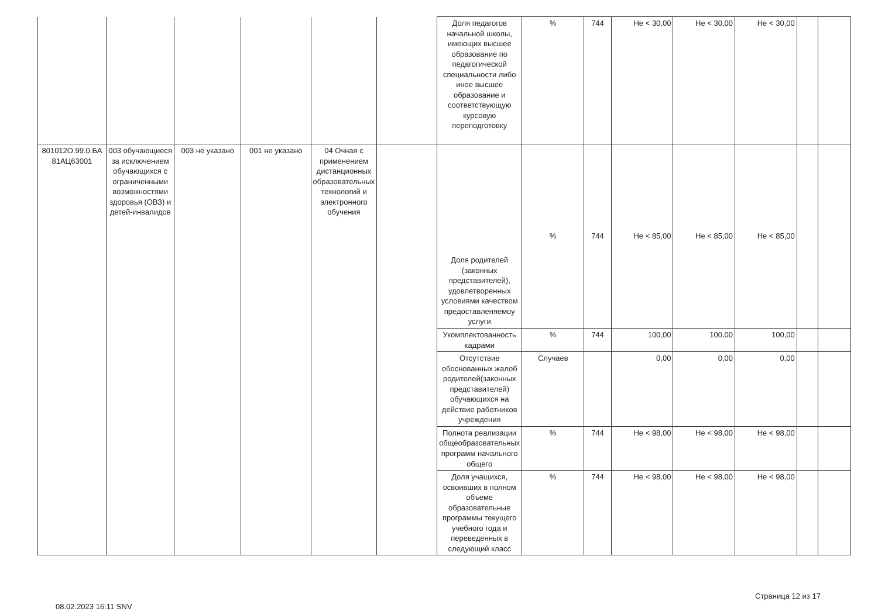| | | | | | | Доля педагогов начальной школы, имеющих высшее образование по педагогической специальности либо иное высшее образование и соответствующую курсовую переподготовку | % | 744 | Не < 30,00 | Не < 30,00 | Не < 30,00 | | |
| 801012О.99.0.БА 81АЦ63001 | 003 обучающиеся за исключением обучающихся с ограниченными возможностями здоровья (ОВЗ) и детей-инвалидов | 003 не указано | 001 не указано | 04 Очная с применением дистанционных образовательных технологий и электронного обучения | | Доля родителей (законных представителей), удовлетворенных условиями качеством предоставленяемоу услуги | % | 744 | Не < 85,00 | Не < 85,00 | Не < 85,00 | | |
| | | | | | | Укомплектованность кадрами | % | 744 | 100,00 | 100,00 | 100,00 | | |
| | | | | | | Отсутствие обоснованных жалоб родителей(законных представителей) обучающихся на действие работников учреждения | Случаев | | 0,00 | 0,00 | 0,00 | | |
| | | | | | | Полнота реализации общеобразовательных программ начального общего | % | 744 | Не < 98,00 | Не < 98,00 | Не < 98,00 | | |
| | | | | | | Доля учащихся, освоивших в полном объеме образовательные программы текущего учебного года и переведенных в следующий класс | % | 744 | Не < 98,00 | Не < 98,00 | Не < 98,00 | | |
08.02.2023 16:11 SNV
Страница 12 из 17